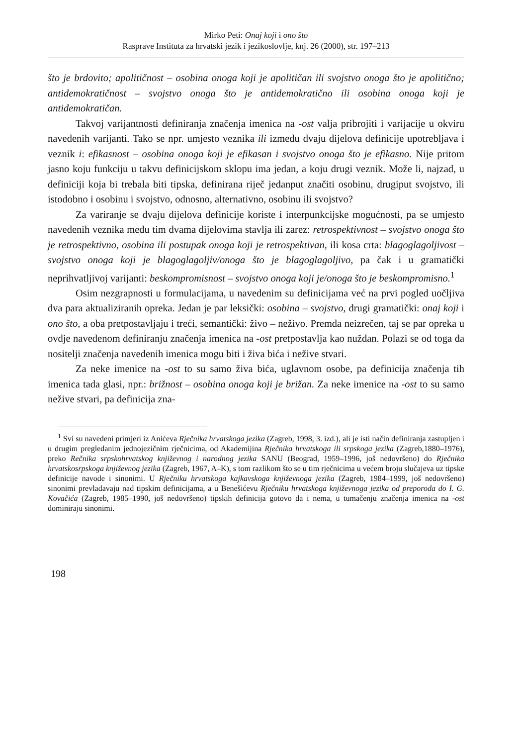Mirko Peti: Onaj koji i ono što
Rasprave Instituta za hrvatski jezik i jezikoslovlje, knj. 26 (2000), str. 197–213
što je brdovito; apolitičnost – osobina onoga koji je apolitičan ili svojstvo onoga što je apolitično; antidemokratičnost – svojstvo onoga što je antidemokratično ili osobina onoga koji je antidemokratičan.
Takvoj varijantnosti definiranja značenja imenica na -ost valja pribrojiti i varijacije u okviru navedenih varijanti. Tako se npr. umjesto veznika ili između dvaju dijelova definicije upotrebljava i veznik i: efikasnost – osobina onoga koji je efikasan i svojstvo onoga što je efikasno. Nije pritom jasno koju funkciju u takvu definicijskom sklopu ima jedan, a koju drugi veznik. Može li, najzad, u definiciji koja bi trebala biti tipska, definirana riječ jedanput značiti osobinu, drugiput svojstvo, ili istodobno i osobinu i svojstvo, odnosno, alternativno, osobinu ili svojstvo?
Za variranje se dvaju dijelova definicije koriste i interpunkcijske mogućnosti, pa se umjesto navedenih veznika među tim dvama dijelovima stavlja ili zarez: retrospektivnost – svojstvo onoga što je retrospektivno, osobina ili postupak onoga koji je retrospektivan, ili kosa crta: blagoglagoljivost – svojstvo onoga koji je blagoglagoljiv/onoga što je blagoglagoljivo, pa čak i u gramatički neprihvatljivoj varijanti: beskompromisnost – svojstvo onoga koji je/onoga što je beskompromisno.<sup>1</sup>
Osim nezgrapnosti u formulacijama, u navedenim su definicijama već na prvi pogled uočljiva dva para aktualiziranih opreka. Jedan je par leksički: osobina – svojstvo, drugi gramatički: onaj koji i ono što, a oba pretpostavljaju i treći, semantički: živo – neživo. Premda neizrečen, taj se par opreka u ovdje navedenom definiranju značenja imenica na -ost pretpostavlja kao nuždan. Polazi se od toga da nositelji značenja navedenih imenica mogu biti i živa bića i nežive stvari.
Za neke imenice na -ost to su samo živa bića, uglavnom osobe, pa definicija značenja tih imenica tada glasi, npr.: brižnost – osobina onoga koji je brižan. Za neke imenice na -ost to su samo nežive stvari, pa definicija zna-
<sup>1</sup> Svi su navedeni primjeri iz Anićeva Rječnika hrvatskoga jezika (Zagreb, 1998, 3. izd.), ali je isti način definiranja zastupljen i u drugim pregledanim jednojezičnim rječnicima, od Akademijina Rječnika hrvatskoga ili srpskoga jezika (Zagreb,1880–1976), preko Rečnika srpskohrvatskog književnog i narodnog jezika SANU (Beograd, 1959–1996, još nedovršeno) do Rječnika hrvatskosrpskoga književnog jezika (Zagreb, 1967, A–K), s tom razlikom što se u tim rječnicima u većem broju slučajeva uz tipske definicije navode i sinonimi. U Rječniku hrvatskoga kajkavskoga književnoga jezika (Zagreb, 1984–1999, još nedovršeno) sinonimi prevladavaju nad tipskim definicijama, a u Benešićevu Rječniku hrvatskoga književnoga jezika od preporoda do I. G. Kovačića (Zagreb, 1985–1990, još nedovršeno) tipskih definicija gotovo da i nema, u tumačenju značenja imenica na -ost dominiraju sinonimi.
198